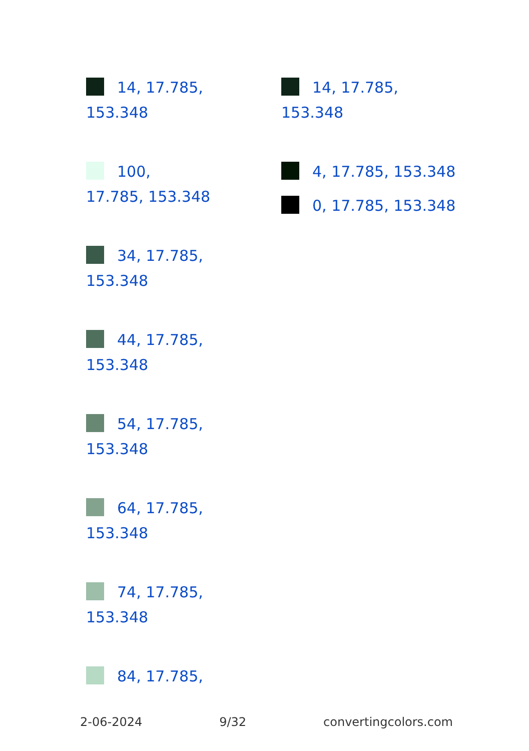14, 17.785, 153.348
100, 17.785, 153.348
34, 17.785, 153.348
44, 17.785, 153.348
54, 17.785, 153.348
64, 17.785, 153.348
74, 17.785, 153.348
84, 17.785,
14, 17.785, 153.348
4, 17.785, 153.348
0, 17.785, 153.348
2-06-2024 9/32 convertingcolors.com